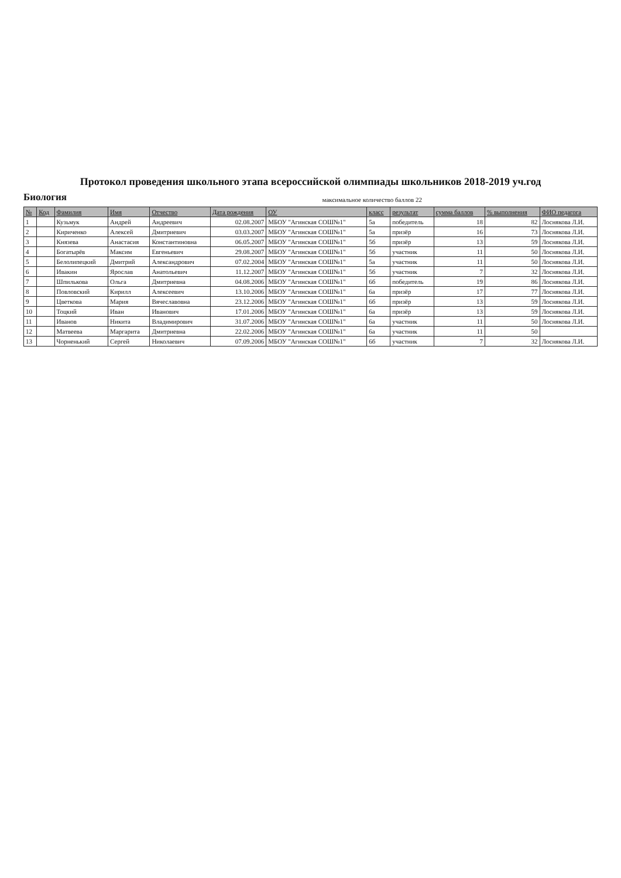Протокол проведения школьного этапа всероссийской олимпиады школьников 2018-2019 уч.год
Биология максимальное количество баллов 22
| № | Код | Фамилия | Имя | Отчество | Дата рождения | ОУ | класс | результат | сумма баллов | % выполнения | ФИО педагога |
| --- | --- | --- | --- | --- | --- | --- | --- | --- | --- | --- | --- |
| 1 | | Кузьмук | Андрей | Андреевич | 02.08.2007 | МБОУ "Агинская СОШ№1" | 5а | победитель | 18 | 82 | Лоснякова Л.И. |
| 2 | | Кириченко | Алексей | Дмитриевич | 03.03.2007 | МБОУ "Агинская СОШ№1" | 5а | призёр | 16 | 73 | Лоснякова Л.И. |
| 3 | | Князева | Анастасия | Константиновна | 06.05.2007 | МБОУ "Агинская СОШ№1" | 5б | призёр | 13 | 59 | Лоснякова Л.И. |
| 4 | | Богатырёв | Максим | Евгеньевич | 29.08.2007 | МБОУ "Агинская СОШ№1" | 5б | участник | 11 | 50 | Лоснякова Л.И. |
| 5 | | Белолипецкий | Дмитрий | Александрович | 07.02.2004 | МБОУ "Агинская СОШ№1" | 5а | участник | 11 | 50 | Лоснякова Л.И. |
| 6 | | Ивакин | Ярослав | Анатольевич | 11.12.2007 | МБОУ "Агинская СОШ№1" | 5б | участник | 7 | 32 | Лоснякова Л.И. |
| 7 | | Шпилькова | Ольга | Дмитриевна | 04.08.2006 | МБОУ "Агинская СОШ№1" | 6б | победитель | 19 | 86 | Лоснякова Л.И. |
| 8 | | Повловский | Кирилл | Алексеевич | 13.10.2006 | МБОУ "Агинская СОШ№1" | 6а | призёр | 17 | 77 | Лоснякова Л.И. |
| 9 | | Цветкова | Мария | Вячеславовна | 23.12.2006 | МБОУ "Агинская СОШ№1" | 6б | призёр | 13 | 59 | Лоснякова Л.И. |
| 10 | | Тоцкий | Иван | Иванович | 17.01.2006 | МБОУ "Агинская СОШ№1" | 6а | призёр | 13 | 59 | Лоснякова Л.И. |
| 11 | | Иванов | Никита | Владимирович | 31.07.2006 | МБОУ "Агинская СОШ№1" | 6а | участник | 11 | 50 | Лоснякова Л.И. |
| 12 | | Матвеева | Маргарита | Дмитриевна | 22.02.2006 | МБОУ "Агинская СОШ№1" | 6а | участник | 11 | 50 | |
| 13 | | Чорненький | Сергей | Николаевич | 07.09.2006 | МБОУ "Агинская СОШ№1" | 6б | участник | 7 | 32 | Лоснякова Л.И. |